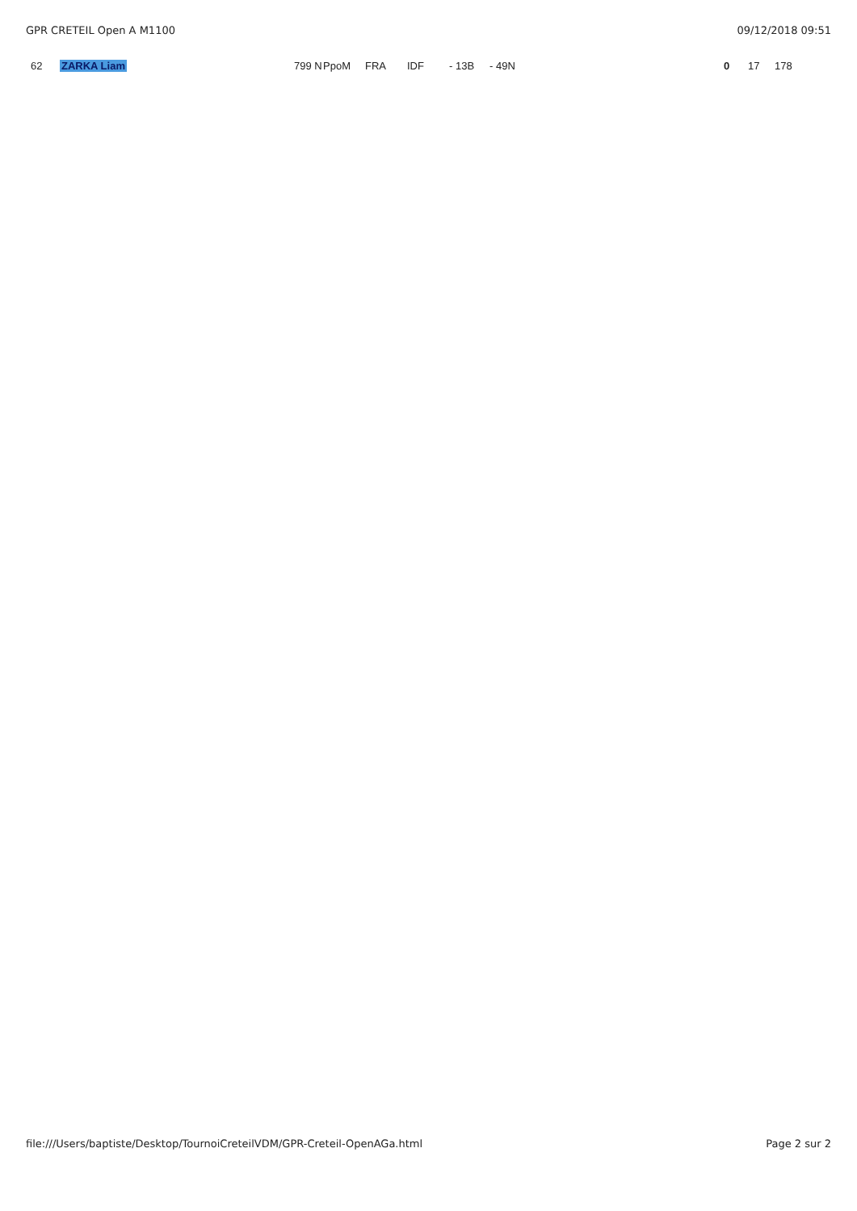GPR CRETEIL Open A M1100 09/12/2018 09:51
| 62 | ZARKA Liam | 799 N | PpoM | FRA | IDF | - 13B | - 49N | 0 | 17 | 178 |
file:///Users/baptiste/Desktop/TournoiCreteilVDM/GPR-Creteil-OpenAGa.html Page 2 sur 2